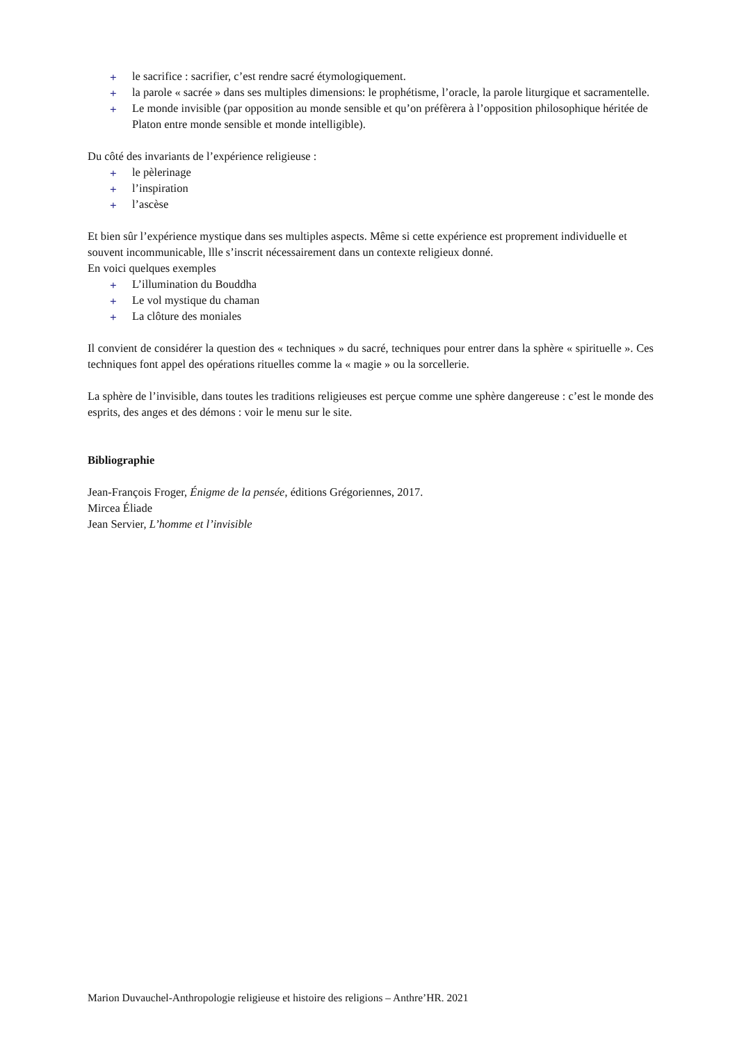+ le sacrifice : sacrifier, c’est rendre sacré étymologiquement.
+ la parole « sacrée » dans ses multiples dimensions: le prophétisme, l’oracle, la parole liturgique et sacramentelle.
+ Le monde invisible (par opposition au monde sensible et qu’on préfèrera à l’opposition philosophique héritée de Platon entre monde sensible et monde intelligible).
Du côté des invariants de l’expérience religieuse :
+ le pèlerinage
+ l’inspiration
+ l’ascèse
Et bien sûr l’expérience mystique dans ses multiples aspects. Même si cette expérience est proprement individuelle et souvent incommunicable, llle s’inscrit nécessairement dans un contexte religieux donné.
En voici quelques exemples
+ L’illumination du Bouddha
+ Le vol mystique du chaman
+ La clôture des moniales
Il convient de considérer la question des « techniques » du sacré, techniques pour entrer dans la sphère « spirituelle ». Ces techniques font appel des opérations rituelles comme la « magie » ou la sorcellerie.
La sphère de l’invisible, dans toutes les traditions religieuses est perçue comme une sphère dangereuse : c’est le monde des esprits, des anges et des démons : voir le menu sur le site.
Bibliographie
Jean-François Froger, Énigme de la pensée, éditions Grégoriennes, 2017.
Mircea Éliade
Jean Servier, L’homme et l’invisible
Marion Duvauchel-Anthropologie religieuse et histoire des religions – Anthre’HR. 2021